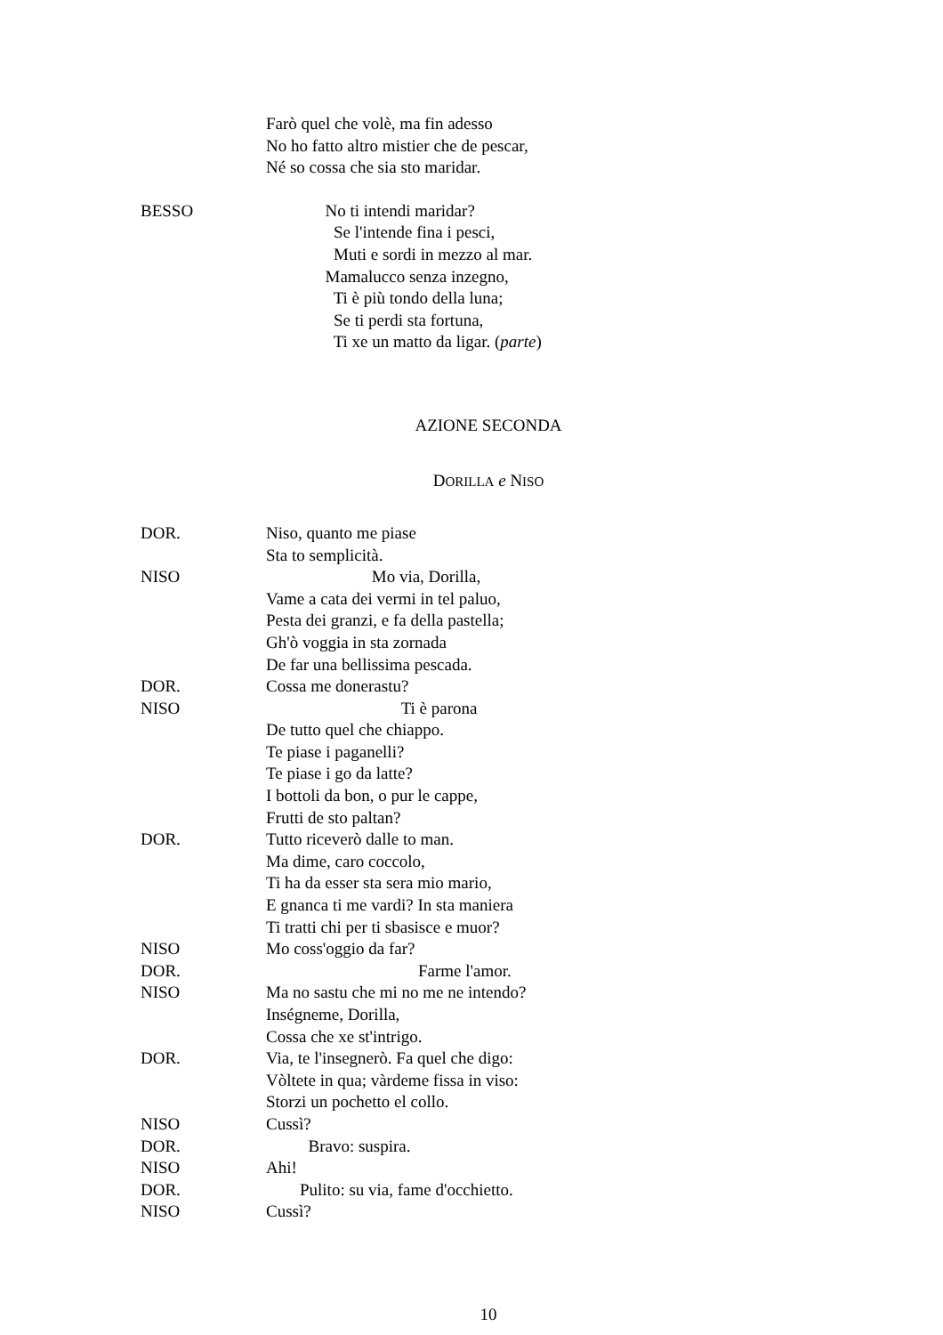Farò quel che volè, ma fin adesso
No ho fatto altro mistier che de pescar,
Né so cossa che sia sto maridar.
BESSO No ti intendi maridar?
Se l'intende fina i pesci,
Muti e sordi in mezzo al mar.
Mamalucco senza inzegno,
Ti è più tondo della luna;
Se ti perdi sta fortuna,
Ti xe un matto da ligar. (parte)
AZIONE SECONDA
DORILLA e NISO
DOR. Niso, quanto me piase
Sta to semplicità.
NISO Mo via, Dorilla,
Vame a cata dei vermi in tel paluo,
Pesta dei granzi, e fa della pastella;
Gh'ò voggia in sta zornada
De far una bellissima pescada.
DOR. Cossa me donerastu?
NISO Ti è parona
De tutto quel che chiappo.
Te piase i paganelli?
Te piase i go da latte?
I bottoli da bon, o pur le cappe,
Frutti de sto paltan?
DOR. Tutto riceverò dalle to man.
Ma dime, caro coccolo,
Ti ha da esser sta sera mio mario,
E gnanca ti me vardi? In sta maniera
Ti tratti chi per ti sbasisce e muor?
NISO Mo coss'oggio da far?
DOR. Farme l'amor.
NISO Ma no sastu che mi no me ne intendo?
Inségneme, Dorilla,
Cossa che xe st'intrigo.
DOR. Via, te l'insegnerò. Fa quel che digo:
Vòltete in qua; vàrdeme fissa in viso:
Storzi un pochetto el collo.
NISO Cussì?
DOR. Bravo: suspira.
NISO Ahi!
DOR. Pulito: su via, fame d'occhietto.
NISO Cussì?
10